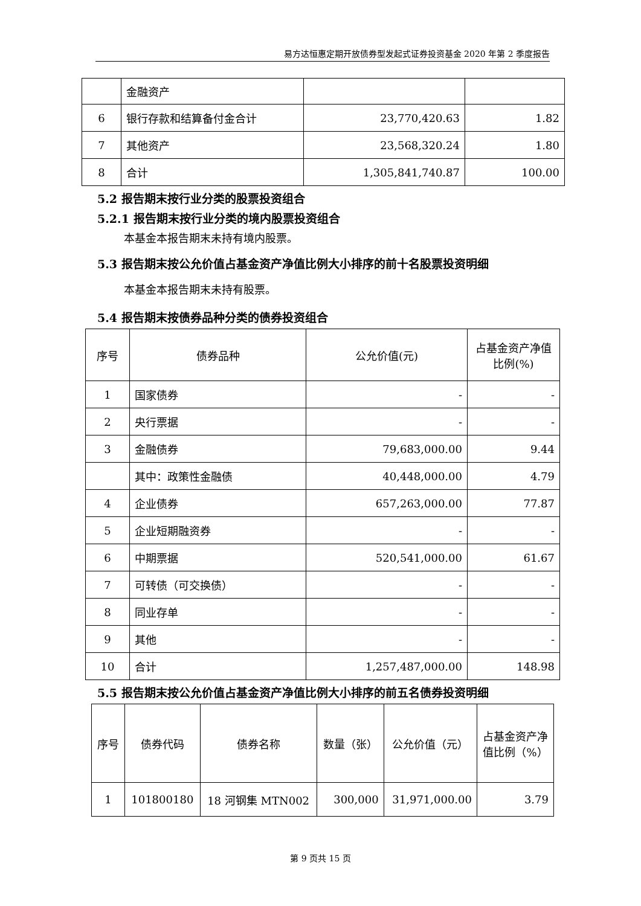易方达恒惠定期开放债券型发起式证券投资基金 2020 年第 2 季度报告
| | 金融资产 | | |
| 6 | 银行存款和结算备付金合计 | 23,770,420.63 | 1.82 |
| 7 | 其他资产 | 23,568,320.24 | 1.80 |
| 8 | 合计 | 1,305,841,740.87 | 100.00 |
5.2 报告期末按行业分类的股票投资组合
5.2.1 报告期末按行业分类的境内股票投资组合
本基金本报告期末未持有境内股票。
5.3 报告期末按公允价值占基金资产净值比例大小排序的前十名股票投资明细
本基金本报告期末未持有股票。
5.4 报告期末按债券品种分类的债券投资组合
| 序号 | 债券品种 | 公允价值(元) | 占基金资产净值比例(%) |
| --- | --- | --- | --- |
| 1 | 国家债券 | - | - |
| 2 | 央行票据 | - | - |
| 3 | 金融债券 | 79,683,000.00 | 9.44 |
| | 其中：政策性金融债 | 40,448,000.00 | 4.79 |
| 4 | 企业债券 | 657,263,000.00 | 77.87 |
| 5 | 企业短期融资券 | - | - |
| 6 | 中期票据 | 520,541,000.00 | 61.67 |
| 7 | 可转债（可交换债） | - | - |
| 8 | 同业存单 | - | - |
| 9 | 其他 | - | - |
| 10 | 合计 | 1,257,487,000.00 | 148.98 |
5.5 报告期末按公允价值占基金资产净值比例大小排序的前五名债券投资明细
| 序号 | 债券代码 | 债券名称 | 数量（张） | 公允价值（元） | 占基金资产净值比例（%） |
| --- | --- | --- | --- | --- | --- |
| 1 | 101800180 | 18 河钢集 MTN002 | 300,000 | 31,971,000.00 | 3.79 |
第 9 页共 15 页